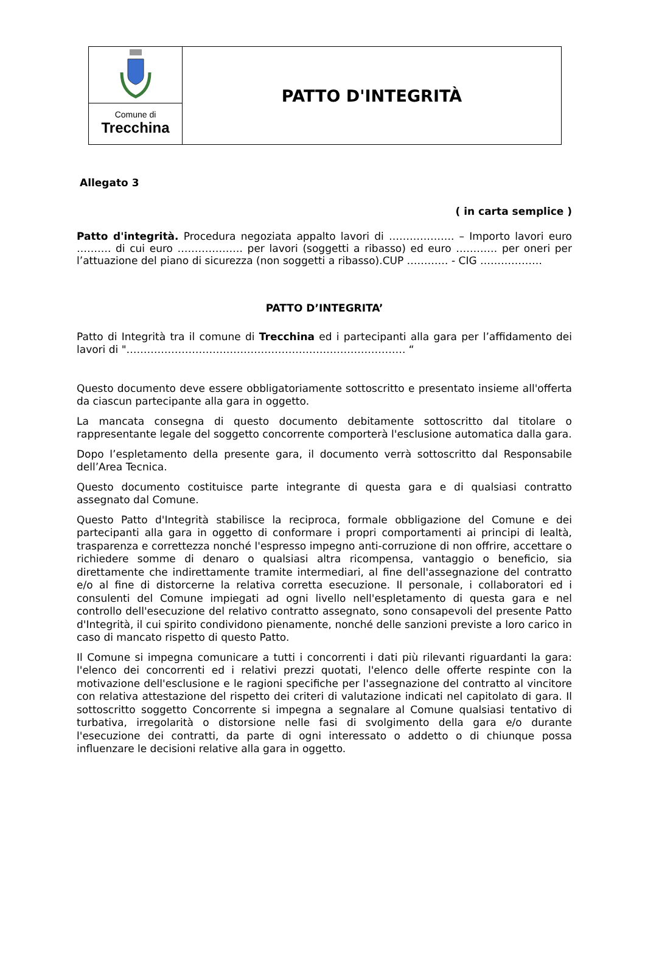Comune di
Trecchina
PATTO D'INTEGRITÀ
Allegato 3
( in carta semplice )
Patto d'integrità. Procedura negoziata appalto lavori di ………………. – Importo lavori euro ………. di cui euro ………………. per lavori (soggetti a ribasso) ed euro ………… per oneri per l’attuazione del piano di sicurezza (non soggetti a ribasso).CUP ………… - CIG ………………
PATTO D’INTEGRITA’
Patto di Integrità tra il comune di Trecchina ed i partecipanti alla gara per l’affidamento dei lavori di "……………………………………………………………………… “
Questo documento deve essere obbligatoriamente sottoscritto e presentato insieme all'offerta da ciascun partecipante alla gara in oggetto.
La mancata consegna di questo documento debitamente sottoscritto dal titolare o rappresentante legale del soggetto concorrente comporterà l'esclusione automatica dalla gara.
Dopo l’espletamento della presente gara, il documento verrà sottoscritto dal Responsabile dell’Area Tecnica.
Questo documento costituisce parte integrante di questa gara e di qualsiasi contratto assegnato dal Comune.
Questo Patto d'Integrità stabilisce la reciproca, formale obbligazione del Comune e dei partecipanti alla gara in oggetto di conformare i propri comportamenti ai principi di lealtà, trasparenza e correttezza nonché l'espresso impegno anti-corruzione di non offrire, accettare o richiedere somme di denaro o qualsiasi altra ricompensa, vantaggio o beneficio, sia direttamente che indirettamente tramite intermediari, al fine dell'assegnazione del contratto e/o al fine di distorcerne la relativa corretta esecuzione. Il personale, i collaboratori ed i consulenti del Comune impiegati ad ogni livello nell'espletamento di questa gara e nel controllo dell'esecuzione del relativo contratto assegnato, sono consapevoli del presente Patto d'Integrità, il cui spirito condividono pienamente, nonché delle sanzioni previste a loro carico in caso di mancato rispetto di questo Patto.
Il Comune si impegna comunicare a tutti i concorrenti i dati più rilevanti riguardanti la gara: l'elenco dei concorrenti ed i relativi prezzi quotati, l'elenco delle offerte respinte con la motivazione dell'esclusione e le ragioni specifiche per l'assegnazione del contratto al vincitore con relativa attestazione del rispetto dei criteri di valutazione indicati nel capitolato di gara. Il sottoscritto soggetto Concorrente si impegna a segnalare al Comune qualsiasi tentativo di turbativa, irregolarità o distorsione nelle fasi di svolgimento della gara e/o durante l'esecuzione dei contratti, da parte di ogni interessato o addetto o di chiunque possa influenzare le decisioni relative alla gara in oggetto.